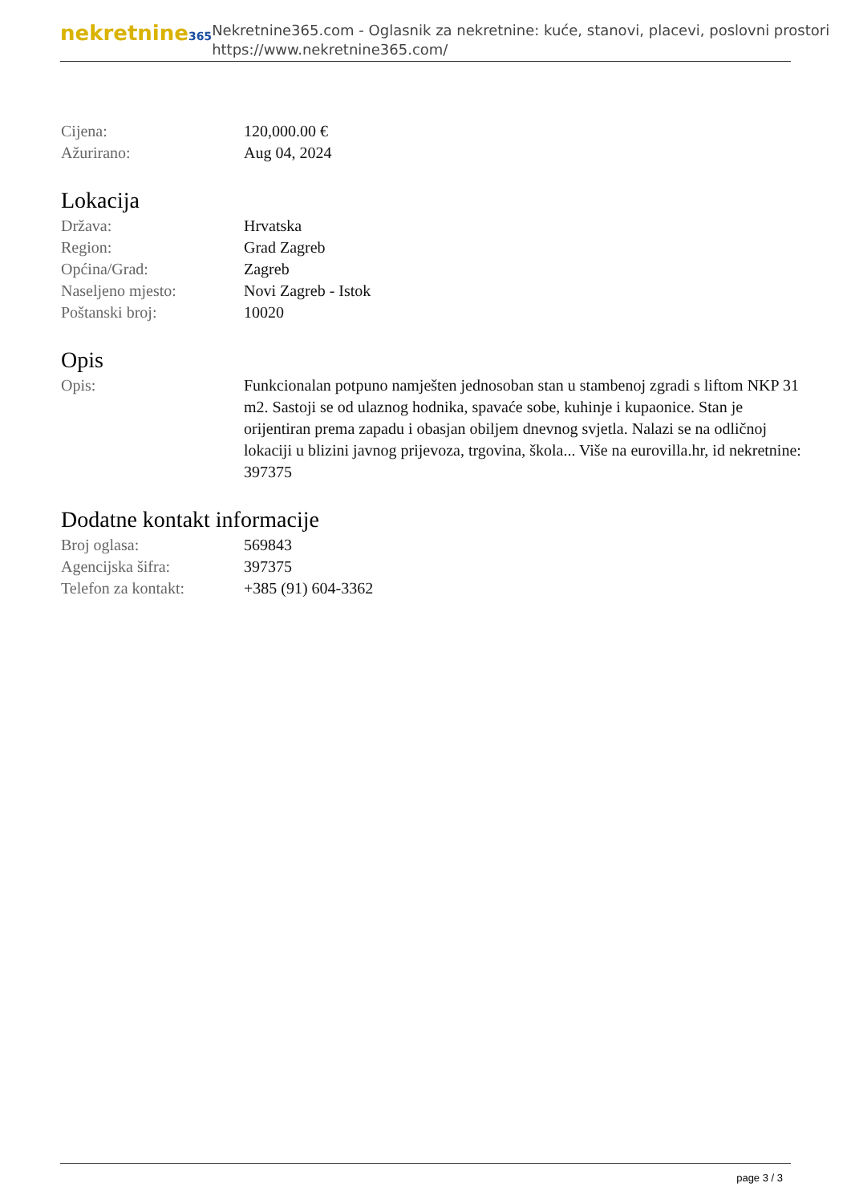nekretnine365
Nekretnine365.com - Oglasnik za nekretnine: kuće, stanovi, placevi, poslovni prostori
https://www.nekretnine365.com/
Cijena: 120,000.00 €
Ažurirano: Aug 04, 2024
Lokacija
Država: Hrvatska
Region: Grad Zagreb
Općina/Grad: Zagreb
Naseljeno mjesto: Novi Zagreb - Istok
Poštanski broj: 10020
Opis
Opis: Funkcionalan potpuno namješten jednosoban stan u stambenoj zgradi s liftom NKP 31 m2. Sastoji se od ulaznog hodnika, spavaće sobe, kuhinje i kupaonice. Stan je orijentiran prema zapadu i obasjan obiljem dnevnog svjetla. Nalazi se na odličnoj lokaciji u blizini javnog prijevoza, trgovina, škola... Više na eurovilla.hr, id nekretnine: 397375
Dodatne kontakt informacije
Broj oglasa: 569843
Agencijska šifra: 397375
Telefon za kontakt: +385 (91) 604-3362
page 3 / 3